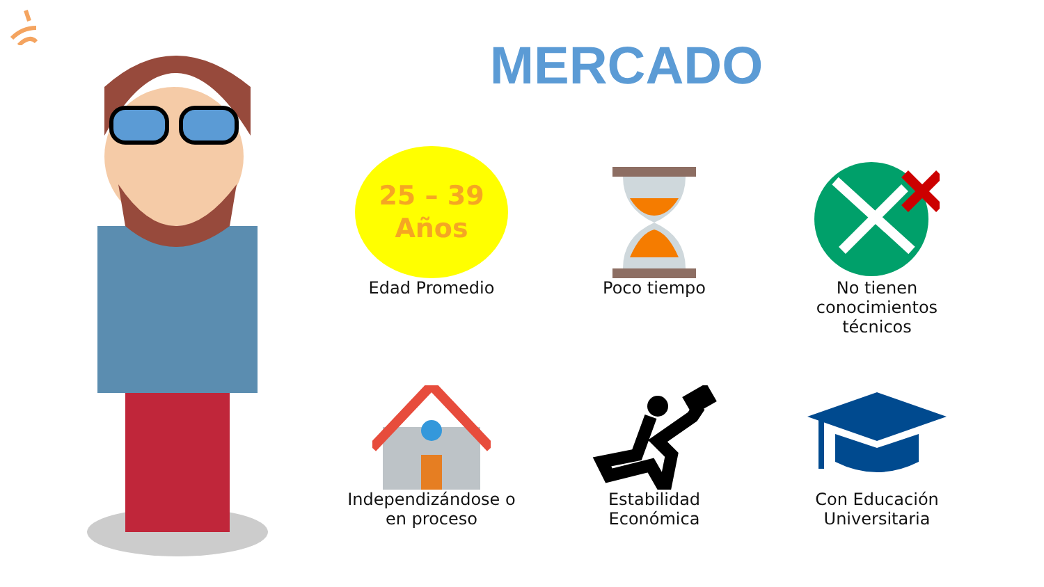MERCADO
25 – 39
Años
Edad Promedio
Poco tiempo
No tienen
conocimientos
técnicos
Independizándose o
en proceso
Estabilidad
Económica
Con Educación
Universitaria